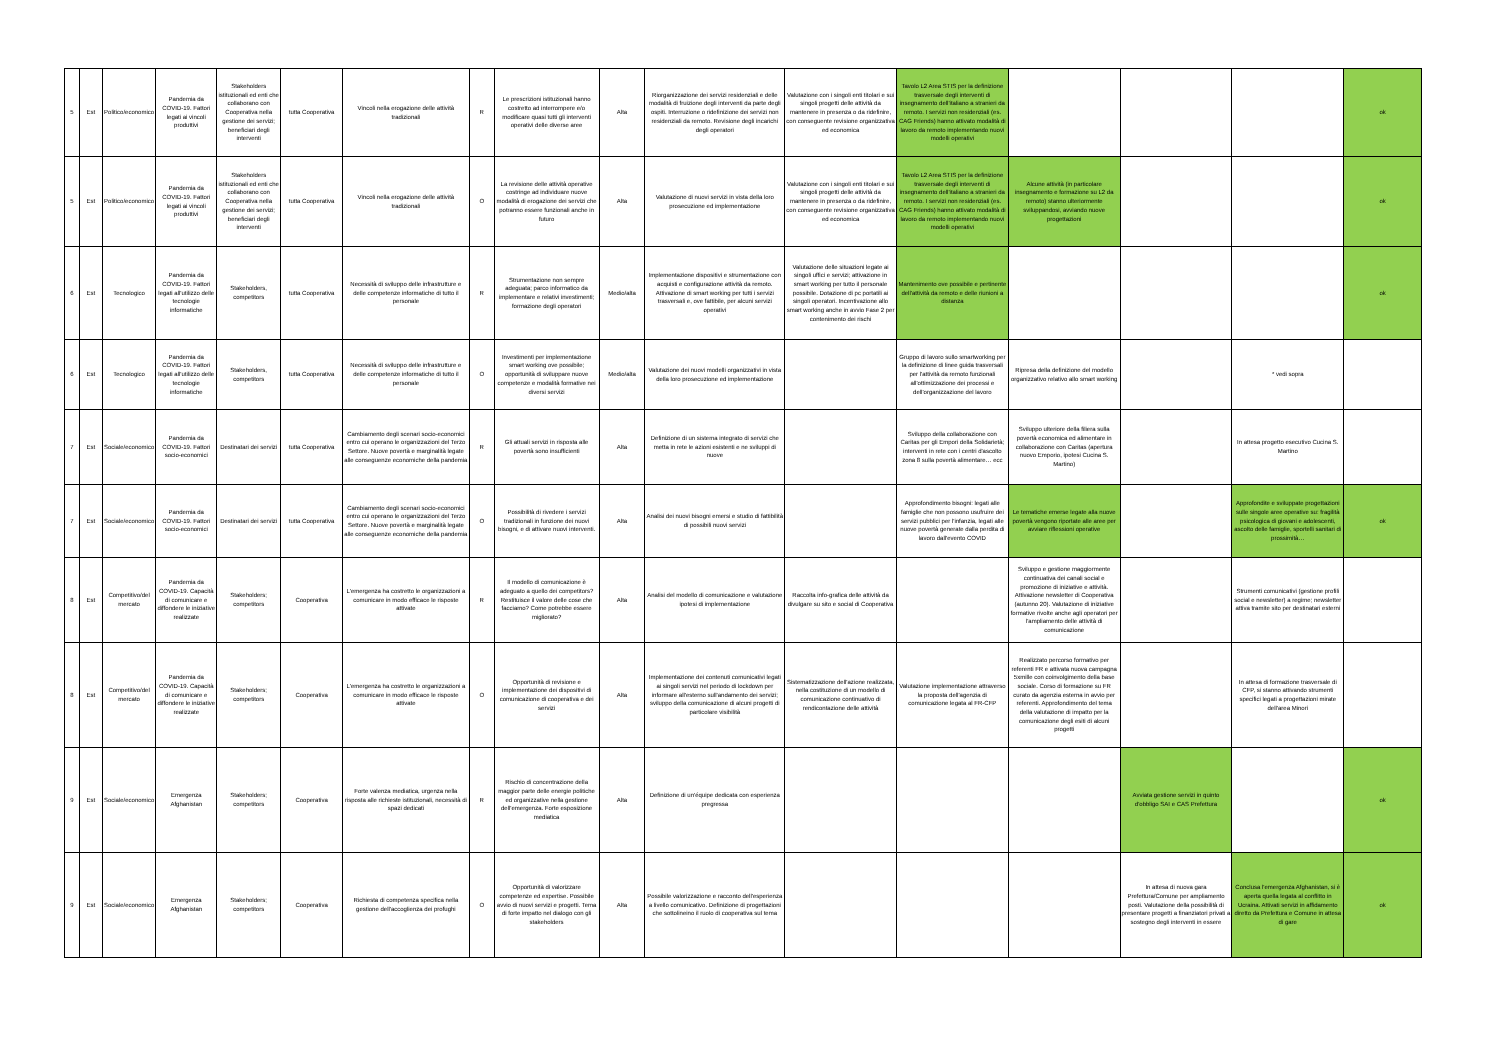| 5 | Est | Politico/economico | Pandemia da COVID-19. Fattori legati ai vincoli produttivi | Stakeholders istituzionali ed enti che collaborano con Cooperativa nella gestione dei servizi; beneficiari degli interventi | tutta Cooperativa | Vincoli nella erogazione delle attività tradizionali | R | Le prescrizioni istituzionali hanno costretto ad interrompere e/o modificare quasi tutti gli interventi operativi delle diverse aree | Alta | Riorganizzazione dei servizi residenziali e delle modalità di fruizione degli interventi da parte degli ospiti. Interruzione o ridefinizione dei servizi non residenziali da remoto. Revisione degli incarichi degli operatori | Valutazione con i singoli enti titolari e sui singoli progetti delle attività da mantenere in presenza o da ridefinire, con conseguente revisione organizzativa ed economica | Tavolo L2 Area STIS per la definizione trasversale degli interventi di insegnamento dell'italiano a stranieri da remoto. I servizi non residenziali (es. CAG Friends) hanno attivato modalità di lavoro da remoto implementando nuovi modelli operativi | | | | ok |
| 5 | Est | Politico/economico | Pandemia da COVID-19. Fattori legati ai vincoli produttivi | Stakeholders istituzionali ed enti che collaborano con Cooperativa nella gestione dei servizi; beneficiari degli interventi | tutta Cooperativa | Vincoli nella erogazione delle attività tradizionali | O | La revisione delle attività operative costringe ad individuare nuove modalità di erogazione dei servizi che potranno essere funzionali anche in futuro | Alta | Valutazione di nuovi servizi in vista della loro prosecuzione ed implementazione | Valutazione con i singoli enti titolari e sui singoli progetti delle attività da mantenere in presenza o da ridefinire, con conseguente revisione organizzativa ed economica | Tavolo L2 Area STIS per la definizione trasversale degli interventi di insegnamento dell'italiano a stranieri da remoto. I servizi non residenziali (es. CAG Friends) hanno attivato modalità di lavoro da remoto implementando nuovi modelli operativi | Alcune attività (in particolare insegnamento e formazione su L2 da remoto) stanno ulteriormente sviluppandosi, avviando nuove progettazioni | | | ok |
| 6 | Est | Tecnologico | Pandemia da COVID-19. Fattori legati all'utilizzo delle tecnologie informatiche | Stakeholders, competitors | tutta Cooperativa | Necessità di sviluppo delle infrastrutture e delle competenze informatiche di tutto il personale | R | Strumentazione non sempre adeguata; parco informatico da implementare e relativi investimenti; formazione degli operatori | Medio/alta | Implementazione dispositivi e strumentazione con acquisti e configurazione attività da remoto. Attivazione di smart working per tutti i servizi trasversali e, ove fattibile, per alcuni servizi operativi | Valutazione delle situazioni legate ai singoli uffici e servizi; attivazione in smart working per tutto il personale possibile. Dotazione di pc portatili ai singoli operatori. Incentivazione allo smart working anche in avvio Fase 2 per contenimento dei rischi | Mantenimento ove possibile e pertinente dell'attività da remoto e delle riunioni a distanza | | | | ok |
| 6 | Est | Tecnologico | Pandemia da COVID-19. Fattori legati all'utilizzo delle tecnologie informatiche | Stakeholders, competitors | tutta Cooperativa | Necessità di sviluppo delle infrastrutture e delle competenze informatiche di tutto il personale | O | Investimenti per implementazione smart working ove possibile; opportunità di sviluppare nuove competenze e modalità formative nei diversi servizi | Medio/alta | Valutazione dei nuovi modelli organizzativi in vista della loro prosecuzione ed implementazione | | Gruppo di lavoro sullo smartworking per la definizione di linee guida trasversali per l'attività da remoto funzionali all'ottimizzazione dei processi e dell'organizzazione del lavoro | Ripresa della definizione del modello organizzativo relativo allo smart working | | * vedi sopra | |
| 7 | Est | Sociale/economico | Pandemia da COVID-19. Fattori socio-economici | Destinatari dei servizi | tutta Cooperativa | Cambiamento degli scenari socio-economici entro cui operano le organizzazioni del Terzo Settore. Nuove povertà e marginalità legate alle conseguenze economiche della pandemia | R | Gli attuali servizi in risposta alle povertà sono insufficienti | Alta | Definizione di un sistema integrato di servizi che metta in rete le azioni esistenti e ne sviluppi di nuove | | Sviluppo della collaborazione con Caritas per gli Empori della Solidarietà; interventi in rete con i centri d'ascolto zona 8 sulla povertà alimentare… ecc | Sviluppo ulteriore della filiera sulla povertà economica ed alimentare in collaborazione con Caritas (apertura nuovo Emporio, ipotesi Cucina S. Martino) | | In attesa progetto esecutivo Cucina S. Martino | |
| 7 | Est | Sociale/economico | Pandemia da COVID-19. Fattori socio-economici | Destinatari dei servizi | tutta Cooperativa | Cambiamento degli scenari socio-economici entro cui operano le organizzazioni del Terzo Settore. Nuove povertà e marginalità legate alle conseguenze economiche della pandemia | O | Possibilità di rivedere i servizi tradizionali in funzione dei nuovi bisogni, e di attivare nuovi interventi. | Alta | Analisi dei nuovi bisogni emersi e studio di fattibilità di possibili nuovi servizi | | Approfondimento bisogni: legati alle famiglie che non possono usufruire dei servizi pubblici per l'infanzia, legati alle nuove povertà generate dalla perdita di lavoro dall'evento COVID | Le tematiche emerse legate alla nuove povertà vengono riportate alle aree per avviare riflessioni operative | | Approfondite e sviluppate progettazioni sulle singole aree operative su: fragilità psicologica di giovani e adolescenti, ascolto delle famiglie, sportelli sanitari di prossimità… | ok |
| 8 | Est | Competitivo/del mercato | Pandemia da COVID-19. Capacità di comunicare e diffondere le iniziative realizzate | Stakeholders; competitors | Cooperativa | L'emergenza ha costretto le organizzazioni a comunicare in modo efficace le risposte attivate | R | Il modello di comunicazione è adeguato a quello dei competitors? Restituisce il valore delle cose che facciamo? Come potrebbe essere migliorato? | Alta | Analisi del modello di comunicazione e valutazione ipotesi di implementazione | Raccolta info-grafica delle attività da divulgare su sito e social di Cooperativa | | Sviluppo e gestione maggiormente continuativa dei canali social e promozione di iniziative e attività. Attivazione newsletter di Cooperativa (autunno 20). Valutazione di iniziative formative rivolte anche agli operatori per l'ampliamento delle attività di comunicazione | | Strumenti comunicativi (gestione profili social e newsletter) a regime; newsletter attiva tramite sito per destinatari esterni | |
| 8 | Est | Competitivo/del mercato | Pandemia da COVID-19. Capacità di comunicare e diffondere le iniziative realizzate | Stakeholders; competitors | Cooperativa | L'emergenza ha costretto le organizzazioni a comunicare in modo efficace le risposte attivate | O | Opportunità di revisione e implementazione dei dispositivi di comunicazione di cooperativa e dei servizi | Alta | Implementazione dei contenuti comunicativi legati ai singoli servizi nel periodo di lockdown per informare all'esterno sull'andamento dei servizi; sviluppo della comunicazione di alcuni progetti di particolare visibilità | Sistematizzazione dell'azione realizzata, nella costituzione di un modello di comunicazione continuativo di rendicontazione delle attività | Valutazione implementazione attraverso la proposta dell'agenzia di comunicazione legata al FR-CFP | Realizzato percorso formativo per referenti FR e attivata nuova campagna 5xmille con coinvolgimento della base sociale. Corso di formazione su FR curato da agenzia esterna in avvio per referenti. Approfondimento del tema della valutazione di impatto per la comunicazione degli esiti di alcuni progetti | | In attesa di formazione trasversale di CFP, si stanno attivando strumenti specifici legati a progettazioni mirate dell'area Minori | |
| 9 | Est | Sociale/economico | Emergenza Afghanistan | Stakeholders; competitors | Cooperativa | Forte valenza mediatica, urgenza nella risposta alle richieste istituzionali, necessità di spazi dedicati | R | Rischio di concentrazione della maggior parte delle energie politiche ed organizzative nella gestione dell'emergenza. Forte esposizione mediatica | Alta | Definizione di un'équipe dedicata con esperienza pregressa | | | | Avviata gestione servizi in quinto d'obbligo SAI e CAS Prefettura | | ok |
| 9 | Est | Sociale/economico | Emergenza Afghanistan | Stakeholders; competitors | Cooperativa | Richiesta di competenza specifica nella gestione dell'accoglienza dei profughi | O | Opportunità di valorizzare competenze ed expertise. Possibile avvio di nuovi servizi e progetti. Tema di forte impatto nel dialogo con gli stakeholders | Alta | Possibile valorizzazione e racconto dell'esperienza a livello comunicativo. Definizione di progettazioni che sottolineino il ruolo di cooperativa sul tema | | | | In attesa di nuova gara Prefettura/Comune per ampliamento posti. Valutazione della possibilità di presentare progetti a finanziatori privati a sostegno degli interventi in essere | Conclusa l'emergenza Afghanistan, si è aperta quella legata al conflitto in Ucraina. Attivati servizi in affidamento diretto da Prefettura e Comune in attesa di gare | ok |